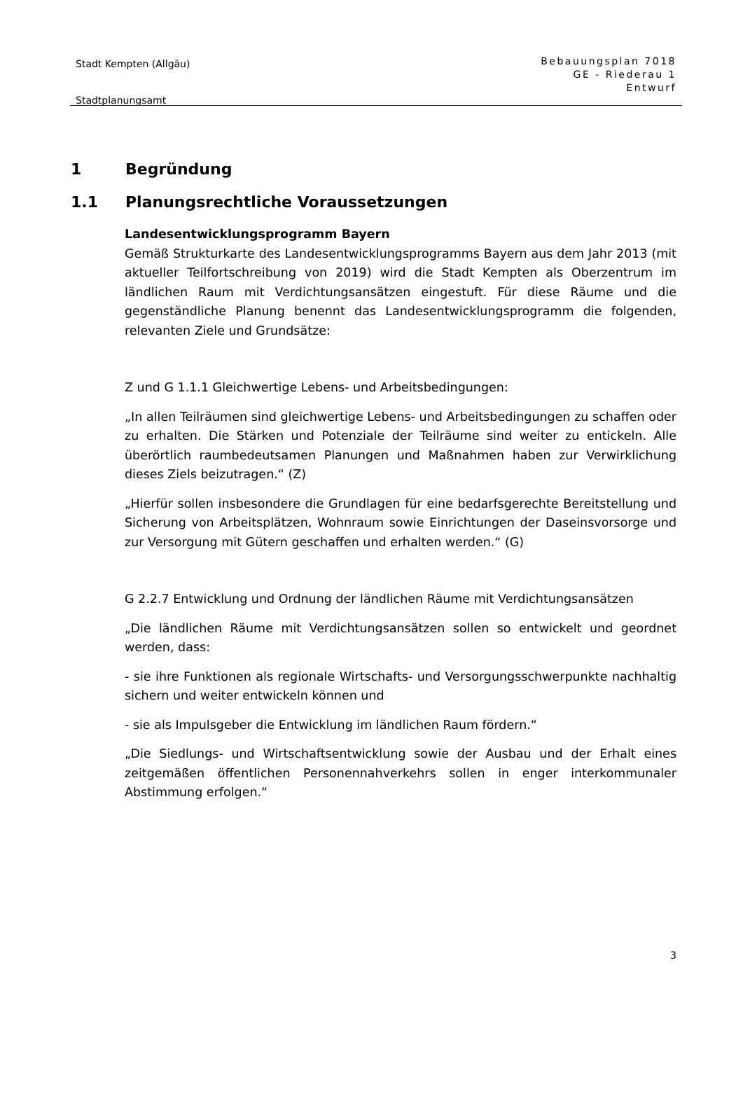Stadt Kempten (Allgäu)
Stadtplanungsamt
Bebauungsplan 7018
GE - Riederau 1
Entwurf
1 Begründung
1.1 Planungsrechtliche Voraussetzungen
Landesentwicklungsprogramm Bayern
Gemäß Strukturkarte des Landesentwicklungsprogramms Bayern aus dem Jahr 2013 (mit aktueller Teilfortschreibung von 2019) wird die Stadt Kempten als Oberzentrum im ländlichen Raum mit Verdichtungsansätzen eingestuft. Für diese Räume und die gegenständliche Planung benennt das Landesentwicklungsprogramm die folgenden, relevanten Ziele und Grundsätze:
Z und G 1.1.1 Gleichwertige Lebens- und Arbeitsbedingungen:
„In allen Teilräumen sind gleichwertige Lebens- und Arbeitsbedingungen zu schaffen oder zu erhalten. Die Stärken und Potenziale der Teilräume sind weiter zu entickeln. Alle überörtlich raumbedeutsamen Planungen und Maßnahmen haben zur Verwirklichung dieses Ziels beizutragen.“ (Z)
„Hierfür sollen insbesondere die Grundlagen für eine bedarfsgerechte Bereitstellung und Sicherung von Arbeitsplätzen, Wohnraum sowie Einrichtungen der Daseinsvorsorge und zur Versorgung mit Gütern geschaffen und erhalten werden.“ (G)
G 2.2.7 Entwicklung und Ordnung der ländlichen Räume mit Verdichtungsansätzen
„Die ländlichen Räume mit Verdichtungsansätzen sollen so entwickelt und geordnet werden, dass:
- sie ihre Funktionen als regionale Wirtschafts- und Versorgungsschwerpunkte nachhaltig sichern und weiter entwickeln können und
- sie als Impulsgeber die Entwicklung im ländlichen Raum fördern.“
„Die Siedlungs- und Wirtschaftsentwicklung sowie der Ausbau und der Erhalt eines zeitgemäßen öffentlichen Personennahverkehrs sollen in enger interkommunaler Abstimmung erfolgen.“
3